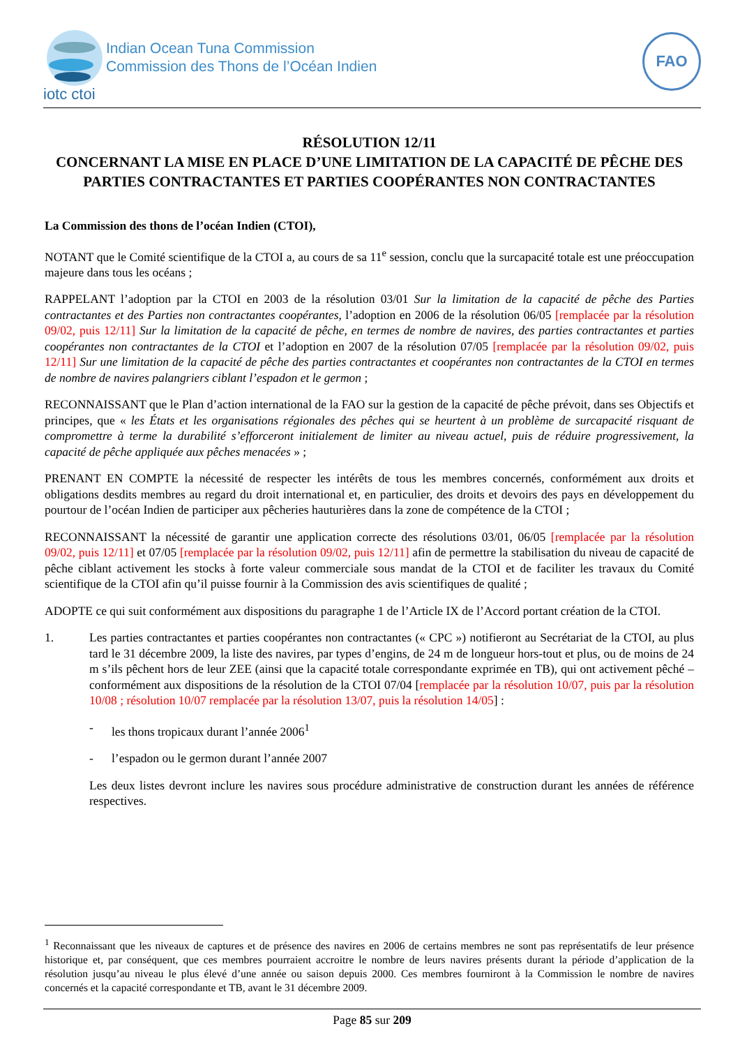Indian Ocean Tuna Commission
Commission des Thons de l’Océan Indien
iotc ctoi
FAO
RÉSOLUTION 12/11
CONCERNANT LA MISE EN PLACE D’UNE LIMITATION DE LA CAPACITÉ DE PÊCHE DES PARTIES CONTRACTANTES ET PARTIES COOPÉRANTES NON CONTRACTANTES
La Commission des thons de l’océan Indien (CTOI),
NOTANT que le Comité scientifique de la CTOI a, au cours de sa 11<sup>e</sup> session, conclu que la surcapacité totale est une préoccupation majeure dans tous les océans ;
RAPPELANT l’adoption par la CTOI en 2003 de la résolution 03/01 Sur la limitation de la capacité de pêche des Parties contractantes et des Parties non contractantes coopérantes, l’adoption en 2006 de la résolution 06/05 [remplacée par la résolution 09/02, puis 12/11] Sur la limitation de la capacité de pêche, en termes de nombre de navires, des parties contractantes et parties coopérantes non contractantes de la CTOI et l’adoption en 2007 de la résolution 07/05 [remplacée par la résolution 09/02, puis 12/11] Sur une limitation de la capacité de pêche des parties contractantes et coopérantes non contractantes de la CTOI en termes de nombre de navires palangriers ciblant l’espadon et le germon ;
RECONNAISSANT que le Plan d’action international de la FAO sur la gestion de la capacité de pêche prévoit, dans ses Objectifs et principes, que « les États et les organisations régionales des pêches qui se heurtent à un problème de surcapacité risquant de compromettre à terme la durabilité s’efforceront initialement de limiter au niveau actuel, puis de réduire progressivement, la capacité de pêche appliquée aux pêches menacées » ;
PRENANT EN COMPTE la nécessité de respecter les intérêts de tous les membres concernés, conformément aux droits et obligations desdits membres au regard du droit international et, en particulier, des droits et devoirs des pays en développement du pourtour de l’océan Indien de participer aux pêcheries hauturières dans la zone de compétence de la CTOI ;
RECONNAISSANT la nécessité de garantir une application correcte des résolutions 03/01, 06/05 [remplacée par la résolution 09/02, puis 12/11] et 07/05 [remplacée par la résolution 09/02, puis 12/11] afin de permettre la stabilisation du niveau de capacité de pêche ciblant activement les stocks à forte valeur commerciale sous mandat de la CTOI et de faciliter les travaux du Comité scientifique de la CTOI afin qu’il puisse fournir à la Commission des avis scientifiques de qualité ;
ADOPTE ce qui suit conformément aux dispositions du paragraphe 1 de l’Article IX de l’Accord portant création de la CTOI.
1. Les parties contractantes et parties coopérantes non contractantes (« CPC ») notifieront au Secrétariat de la CTOI, au plus tard le 31 décembre 2009, la liste des navires, par types d’engins, de 24 m de longueur hors-tout et plus, ou de moins de 24 m s’ils pêchent hors de leur ZEE (ainsi que la capacité totale correspondante exprimée en TB), qui ont activement pêché – conformément aux dispositions de la résolution de la CTOI 07/04 [remplacée par la résolution 10/07, puis par la résolution 10/08 ; résolution 10/07 remplacée par la résolution 13/07, puis la résolution 14/05] :
- les thons tropicaux durant l’année 2006<sup>1</sup>
- l’espadon ou le germon durant l’année 2007
Les deux listes devront inclure les navires sous procédure administrative de construction durant les années de référence respectives.
<sup>1</sup> Reconnaissant que les niveaux de captures et de présence des navires en 2006 de certains membres ne sont pas représentatifs de leur présence historique et, par conséquent, que ces membres pourraient accroitre le nombre de leurs navires présents durant la période d’application de la résolution jusqu’au niveau le plus élevé d’une année ou saison depuis 2000. Ces membres fourniront à la Commission le nombre de navires concernés et la capacité correspondante et TB, avant le 31 décembre 2009.
Page 85 sur 209